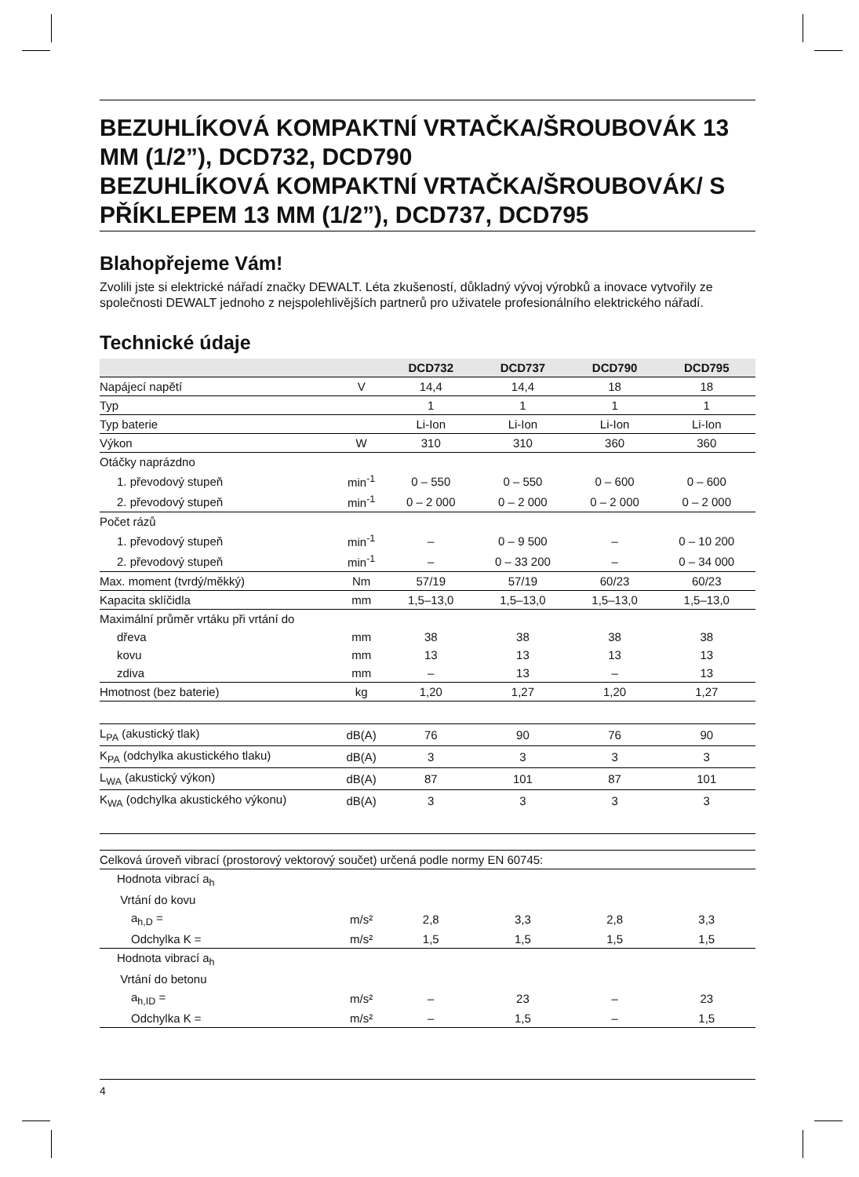BEZUHLÍKOVÁ KOMPAKTNÍ VRTAČKA/ŠROUBOVÁK 13 MM (1/2”), DCD732, DCD790
BEZUHLÍKOVÁ KOMPAKTNÍ VRTAČKA/ŠROUBOVÁK/ S PŘÍKLEPEM 13 MM (1/2”), DCD737, DCD795
Blahopřejeme Vám!
Zvolili jste si elektrické nářadí značky DEWALT. Léta zkušeností, důkladný vývoj výrobků a inovace vytvořily ze společnosti DEWALT jednoho z nejspolehlivějších partnerů pro uživatele profesionálního elektrického nářadí.
Technické údaje
| | | DCD732 | DCD737 | DCD790 | DCD795 |
| --- | --- | --- | --- | --- | --- |
| Napájecí napětí | V | 14,4 | 14,4 | 18 | 18 |
| Typ | | 1 | 1 | 1 | 1 |
| Typ baterie | | Li-Ion | Li-Ion | Li-Ion | Li-Ion |
| Výkon | W | 310 | 310 | 360 | 360 |
| Otáčky naprázdno | | | | | |
| 1. převodový stupeň | min<sup>-1</sup> | 0 – 550 | 0 – 550 | 0 – 600 | 0 – 600 |
| 2. převodový stupeň | min<sup>-1</sup> | 0 – 2 000 | 0 – 2 000 | 0 – 2 000 | 0 – 2 000 |
| Počet rázů | | | | | |
| 1. převodový stupeň | min<sup>-1</sup> | – | 0 – 9 500 | – | 0 – 10 200 |
| 2. převodový stupeň | min<sup>-1</sup> | – | 0 – 33 200 | – | 0 – 34 000 |
| Max. moment (tvrdý/měkký) | Nm | 57/19 | 57/19 | 60/23 | 60/23 |
| Kapacita sklíčidla | mm | 1,5–13,0 | 1,5–13,0 | 1,5–13,0 | 1,5–13,0 |
| Maximální průměr vrtáku při vrtání do | | | | | |
| dřeva | mm | 38 | 38 | 38 | 38 |
| kovu | mm | 13 | 13 | 13 | 13 |
| zdiva | mm | – | 13 | – | 13 |
| Hmotnost (bez baterie) | kg | 1,20 | 1,27 | 1,20 | 1,27 |
| L<sub>PA</sub> (akustický tlak) | dB(A) | 76 | 90 | 76 | 90 |
| K<sub>PA</sub> (odchylka akustického tlaku) | dB(A) | 3 | 3 | 3 | 3 |
| L<sub>WA</sub> (akustický výkon) | dB(A) | 87 | 101 | 87 | 101 |
| K<sub>WA</sub> (odchylka akustického výkonu) | dB(A) | 3 | 3 | 3 | 3 |
| Celková úroveň vibrací (prostorový vektorový součet) určená podle normy EN 60745: | | | | | |
| Hodnota vibrací a<sub>h</sub> | | | | | |
| Vrtání do kovu | | | | | |
| a<sub>h,D</sub> = | m/s² | 2,8 | 3,3 | 2,8 | 3,3 |
| Odchylka K = | m/s² | 1,5 | 1,5 | 1,5 | 1,5 |
| Hodnota vibrací a<sub>h</sub> | | | | | |
| Vrtání do betonu | | | | | |
| a<sub>h,ID</sub> = | m/s² | – | 23 | – | 23 |
| Odchylka K = | m/s² | – | 1,5 | – | 1,5 |
4